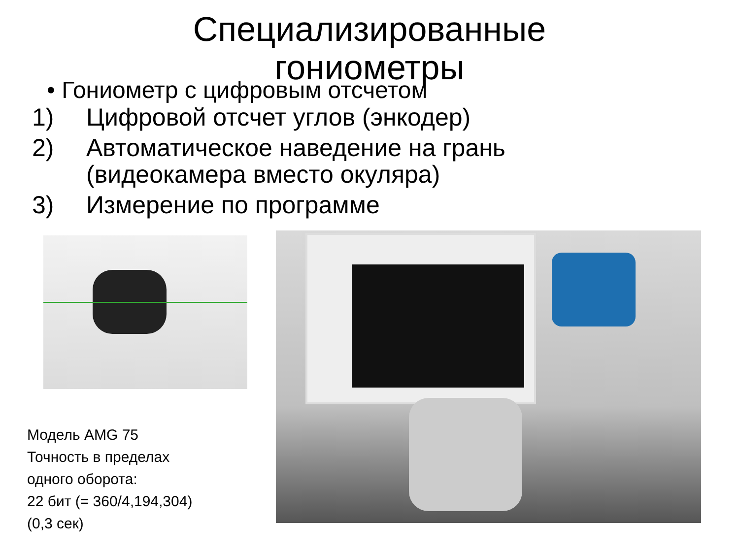Специализированные
гониометры
• Гониометр с цифровым отсчетом
1) Цифровой отсчет углов (энкодер)
2) Автоматическое наведение на грань
(видеокамера вместо окуляра)
3) Измерение по программе
Модель AMG 75
Точность в пределах
одного оборота:
22 бит (= 360/4,194,304)
(0,3 сек)